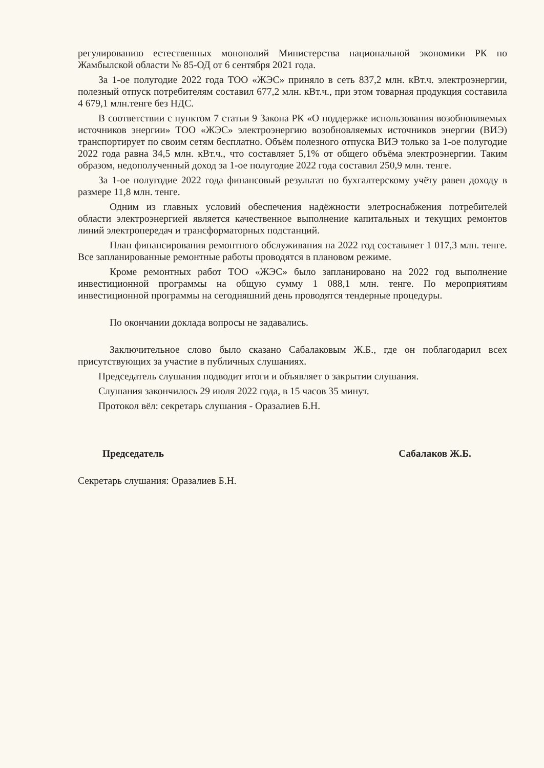регулированию естественных монополий Министерства национальной экономики РК по Жамбылской области № 85-ОД от 6 сентября 2021 года.
За 1-ое полугодие 2022 года ТОО «ЖЭС» приняло в сеть 837,2 млн. кВт.ч. электроэнергии, полезный отпуск потребителям составил 677,2 млн. кВт.ч., при этом товарная продукция составила 4 679,1 млн.тенге без НДС.
В соответствии с пунктом 7 статьи 9 Закона РК «О поддержке использования возобновляемых источников энергии» ТОО «ЖЭС» электроэнергию возобновляемых источников энергии (ВИЭ) транспортирует по своим сетям бесплатно. Объём полезного отпуска ВИЭ только за 1-ое полугодие 2022 года равна 34,5 млн. кВт.ч., что составляет 5,1% от общего объёма электроэнергии. Таким образом, недополученный доход за 1-ое полугодие 2022 года составил 250,9 млн. тенге.
За 1-ое полугодие 2022 года финансовый результат по бухгалтерскому учёту равен доходу в размере 11,8 млн. тенге.
Одним из главных условий обеспечения надёжности элетроснабжения потребителей области электроэнергией является качественное выполнение капитальных и текущих ремонтов линий электропередач и трансформаторных подстанций.
План финансирования ремонтного обслуживания на 2022 год составляет 1 017,3 млн. тенге. Все запланированные ремонтные работы проводятся в плановом режиме.
Кроме ремонтных работ ТОО «ЖЭС» было запланировано на 2022 год выполнение инвестиционной программы на общую сумму 1 088,1 млн. тенге. По мероприятиям инвестиционной программы на сегодняшний день проводятся тендерные процедуры.
По окончании доклада вопросы не задавались.
Заключительное слово было сказано Сабалаковым Ж.Б., где он поблагодарил всех присутствующих за участие в публичных слушаниях.
Председатель слушания подводит итоги и объявляет о закрытии слушания.
Слушания закончилось 29 июля 2022 года, в 15 часов 35 минут.
Протокол вёл: секретарь слушания - Оразалиев Б.Н.
Председатель Сабалаков Ж.Б.
Секретарь слушания: Оразалиев Б.Н.